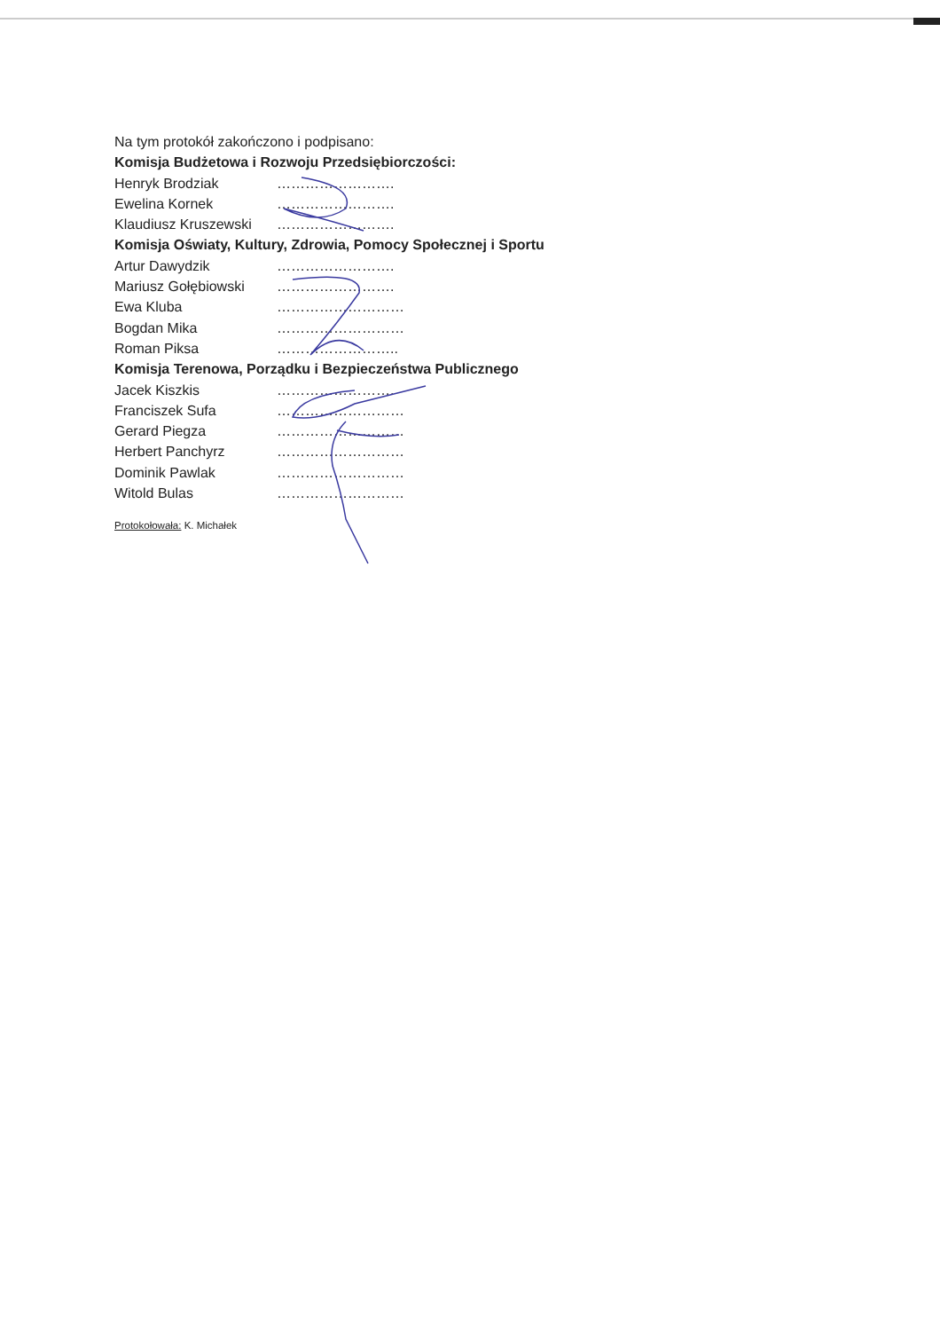Na tym protokół zakończono i podpisano:
Komisja Budżetowa i Rozwoju Przedsiębiorczości:
Henryk Brodziak …………………….
Ewelina Kornek …………………….
Klaudiusz Kruszewski …………………….
Komisja Oświaty, Kultury, Zdrowia, Pomocy Społecznej i Sportu
Artur Dawydzik …………………….
Mariusz Gołębiowski …………………….
Ewa Kluba ………………………
Bogdan Mika ………………………
Roman Piksa ……………………..
Komisja Terenowa, Porządku i Bezpieczeństwa Publicznego
Jacek Kiszkis …………………….
Franciszek Sufa ………………………
Gerard Piegza ………………………
Herbert Panchyrz ………………………
Dominik Pawlak ………………………
Witold Bulas ………………………
Protokołowała: K. Michałek